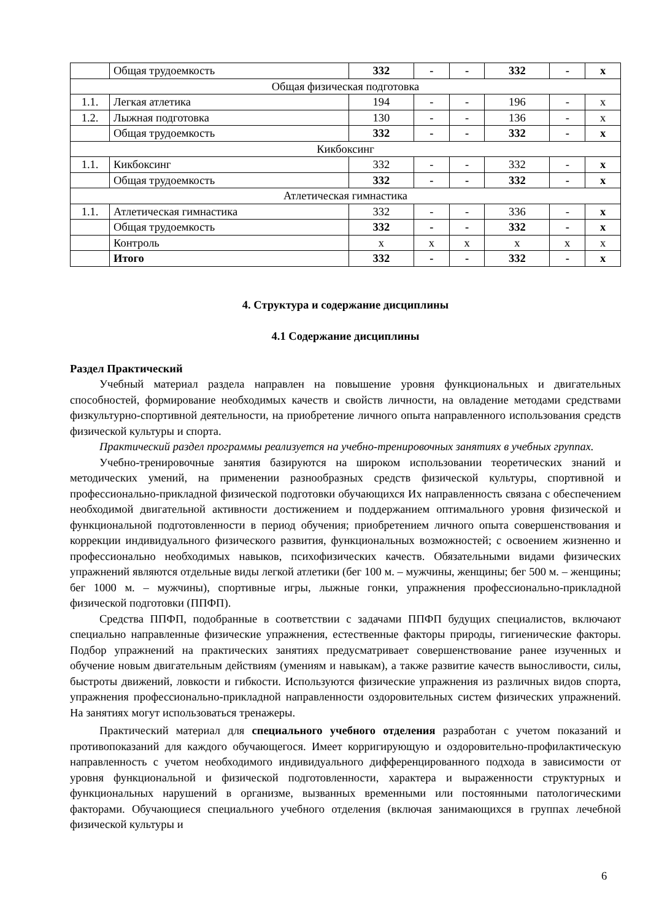| | Общая трудоемкость | 332 | - | - | 332 | - | x |
| Общая физическая подготовка | | | | | | | |
| 1.1. | Легкая атлетика | 194 | - | - | 196 | - | x |
| 1.2. | Лыжная подготовка | 130 | - | - | 136 | - | x |
| | Общая трудоемкость | 332 | - | - | 332 | - | x |
| Кикбоксинг | | | | | | | |
| 1.1. | Кикбоксинг | 332 | - | - | 332 | - | x |
| | Общая трудоемкость | 332 | - | - | 332 | - | x |
| Атлетическая гимнастика | | | | | | | |
| 1.1. | Атлетическая гимнастика | 332 | - | - | 336 | - | x |
| | Общая трудоемкость | 332 | - | - | 332 | - | x |
| | Контроль | x | x | x | x | x | x |
| | Итого | 332 | - | - | 332 | - | x |
4. Структура и содержание дисциплины
4.1 Содержание дисциплины
Раздел Практический
Учебный материал раздела направлен на повышение уровня функциональных и двигательных способностей, формирование необходимых качеств и свойств личности, на овладение методами средствами физкультурно-спортивной деятельности, на приобретение личного опыта направленного использования средств физической культуры и спорта.
Практический раздел программы реализуется на учебно-тренировочных занятиях в учебных группах.
Учебно-тренировочные занятия базируются на широком использовании теоретических знаний и методических умений, на применении разнообразных средств физической культуры, спортивной и профессионально-прикладной физической подготовки обучающихся Их направленность связана с обеспечением необходимой двигательной активности достижением и поддержанием оптимального уровня физической и функциональной подготовленности в период обучения; приобретением личного опыта совершенствования и коррекции индивидуального физического развития, функциональных возможностей; с освоением жизненно и профессионально необходимых навыков, психофизических качеств. Обязательными видами физических упражнений являются отдельные виды легкой атлетики (бег 100 м. – мужчины, женщины; бег 500 м. – женщины; бег 1000 м. – мужчины), спортивные игры, лыжные гонки, упражнения профессионально-прикладной физической подготовки (ППФП).
Средства ППФП, подобранные в соответствии с задачами ППФП будущих специалистов, включают специально направленные физические упражнения, естественные факторы природы, гигиенические факторы. Подбор упражнений на практических занятиях предусматривает совершенствование ранее изученных и обучение новым двигательным действиям (умениям и навыкам), а также развитие качеств выносливости, силы, быстроты движений, ловкости и гибкости. Используются физические упражнения из различных видов спорта, упражнения профессионально-прикладной направленности оздоровительных систем физических упражнений. На занятиях могут использоваться тренажеры.
Практический материал для специального учебного отделения разработан с учетом показаний и противопоказаний для каждого обучающегося. Имеет корригирующую и оздоровительно-профилактическую направленность с учетом необходимого индивидуального дифференцированного подхода в зависимости от уровня функциональной и физической подготовленности, характера и выраженности структурных и функциональных нарушений в организме, вызванных временными или постоянными патологическими факторами. Обучающиеся специального учебного отделения (включая занимающихся в группах лечебной физической культуры и
6